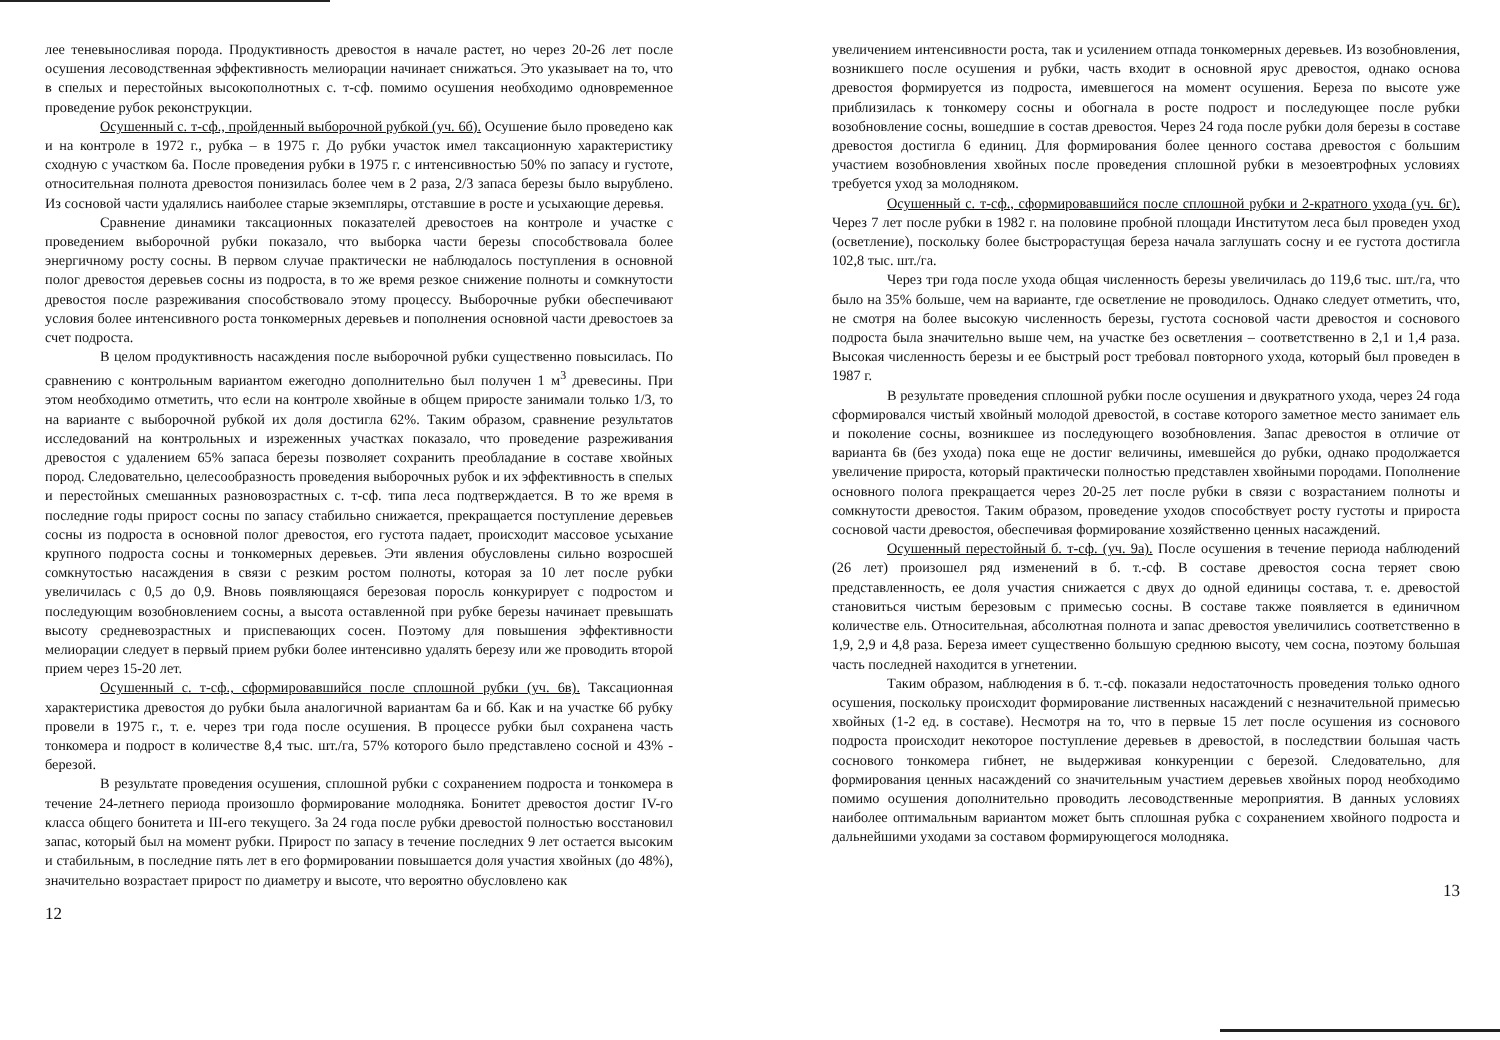лее теневыносливая порода. Продуктивность древостоя в начале растет, но через 20-26 лет после осушения лесоводственная эффективность мелиорации начинает снижаться. Это указывает на то, что в спелых и перестойных высокополнотных с. т-сф. помимо осушения необходимо одновременное проведение рубок реконструкции.
Осушенный с. т-сф., пройденный выборочной рубкой (уч. 6б). Осушение было проведено как и на контроле в 1972 г., рубка – в 1975 г. До рубки участок имел таксационную характеристику сходную с участком 6а. После проведения рубки в 1975 г. с интенсивностью 50% по запасу и густоте, относительная полнота древостоя понизилась более чем в 2 раза, 2/3 запаса березы было вырублено. Из сосновой части удалялись наиболее старые экземпляры, отставшие в росте и усыхающие деревья.
Сравнение динамики таксационных показателей древостоев на контроле и участке с проведением выборочной рубки показало, что выборка части березы способствовала более энергичному росту сосны. В первом случае практически не наблюдалось поступления в основной полог древостоя деревьев сосны из подроста, в то же время резкое снижение полноты и сомкнутости древостоя после разреживания способствовало этому процессу. Выборочные рубки обеспечивают условия более интенсивного роста тонкомерных деревьев и пополнения основной части древостоев за счет подроста.
В целом продуктивность насаждения после выборочной рубки существенно повысилась. По сравнению с контрольным вариантом ежегодно дополнительно был получен 1 м<sup>3</sup> древесины. При этом необходимо отметить, что если на контроле хвойные в общем приросте занимали только 1/3, то на варианте с выборочной рубкой их доля достигла 62%. Таким образом, сравнение результатов исследований на контрольных и изреженных участках показало, что проведение разреживания древостоя с удалением 65% запаса березы позволяет сохранить преобладание в составе хвойных пород. Следовательно, целесообразность проведения выборочных рубок и их эффективность в спелых и перестойных смешанных разновозрастных с. т-сф. типа леса подтверждается. В то же время в последние годы прирост сосны по запасу стабильно снижается, прекращается поступление деревьев сосны из подроста в основной полог древостоя, его густота падает, происходит массовое усыхание крупного подроста сосны и тонкомерных деревьев. Эти явления обусловлены сильно возросшей сомкнутостью насаждения в связи с резким ростом полноты, которая за 10 лет после рубки увеличилась с 0,5 до 0,9. Вновь появляющаяся березовая поросль конкурирует с подростом и последующим возобновлением сосны, а высота оставленной при рубке березы начинает превышать высоту средневозрастных и приспевающих сосен. Поэтому для повышения эффективности мелиорации следует в первый прием рубки более интенсивно удалять березу или же проводить второй прием через 15-20 лет.
Осушенный с. т-сф., сформировавшийся после сплошной рубки (уч. 6в). Таксационная характеристика древостоя до рубки была аналогичной вариантам 6а и 6б. Как и на участке 6б рубку провели в 1975 г., т. е. через три года после осушения. В процессе рубки был сохранена часть тонкомера и подрост в количестве 8,4 тыс. шт./га, 57% которого было представлено сосной и 43% - березой.
В результате проведения осушения, сплошной рубки с сохранением подроста и тонкомера в течение 24-летнего периода произошло формирование молодняка. Бонитет древостоя достиг IV-го класса общего бонитета и III-его текущего. За 24 года после рубки древостой полностью восстановил запас, который был на момент рубки. Прирост по запасу в течение последних 9 лет остается высоким и стабильным, в последние пять лет в его формировании повышается доля участия хвойных (до 48%), значительно возрастает прирост по диаметру и высоте, что вероятно обусловлено как
12
увеличением интенсивности роста, так и усилением отпада тонкомерных деревьев. Из возобновления, возникшего после осушения и рубки, часть входит в основной ярус древостоя, однако основа древостоя формируется из подроста, имевшегося на момент осушения. Береза по высоте уже приблизилась к тонкомеру сосны и обогнала в росте подрост и последующее после рубки возобновление сосны, вошедшие в состав древостоя. Через 24 года после рубки доля березы в составе древостоя достигла 6 единиц. Для формирования более ценного состава древостоя с большим участием возобновления хвойных после проведения сплошной рубки в мезоевтрофных условиях требуется уход за молодняком.
Осушенный с. т-сф., сформировавшийся после сплошной рубки и 2-кратного ухода (уч. 6г). Через 7 лет после рубки в 1982 г. на половине пробной площади Институтом леса был проведен уход (осветление), поскольку более быстрорастущая береза начала заглушать сосну и ее густота достигла 102,8 тыс. шт./га.
Через три года после ухода общая численность березы увеличилась до 119,6 тыс. шт./га, что было на 35% больше, чем на варианте, где осветление не проводилось. Однако следует отметить, что, не смотря на более высокую численность березы, густота сосновой части древостоя и соснового подроста была значительно выше чем, на участке без осветления – соответственно в 2,1 и 1,4 раза. Высокая численность березы и ее быстрый рост требовал повторного ухода, который был проведен в 1987 г.
В результате проведения сплошной рубки после осушения и двукратного ухода, через 24 года сформировался чистый хвойный молодой древостой, в составе которого заметное место занимает ель и поколение сосны, возникшее из последующего возобновления. Запас древостоя в отличие от варианта 6в (без ухода) пока еще не достиг величины, имевшейся до рубки, однако продолжается увеличение прироста, который практически полностью представлен хвойными породами. Пополнение основного полога прекращается через 20-25 лет после рубки в связи с возрастанием полноты и сомкнутости древостоя. Таким образом, проведение уходов способствует росту густоты и прироста сосновой части древостоя, обеспечивая формирование хозяйственно ценных насаждений.
Осушенный перестойный б. т-сф. (уч. 9а). После осушения в течение периода наблюдений (26 лет) произошел ряд изменений в б. т.-сф. В составе древостоя сосна теряет свою представленность, ее доля участия снижается с двух до одной единицы состава, т. е. древостой становиться чистым березовым с примесью сосны. В составе также появляется в единичном количестве ель. Относительная, абсолютная полнота и запас древостоя увеличились соответственно в 1,9, 2,9 и 4,8 раза. Береза имеет существенно большую среднюю высоту, чем сосна, поэтому большая часть последней находится в угнетении.
Таким образом, наблюдения в б. т.-сф. показали недостаточность проведения только одного осушения, поскольку происходит формирование лиственных насаждений с незначительной примесью хвойных (1-2 ед. в составе). Несмотря на то, что в первые 15 лет после осушения из соснового подроста происходит некоторое поступление деревьев в древостой, в последствии большая часть соснового тонкомера гибнет, не выдерживая конкуренции с березой. Следовательно, для формирования ценных насаждений со значительным участием деревьев хвойных пород необходимо помимо осушения дополнительно проводить лесоводственные мероприятия. В данных условиях наиболее оптимальным вариантом может быть сплошная рубка с сохранением хвойного подроста и дальнейшими уходами за составом формирующегося молодняка.
13